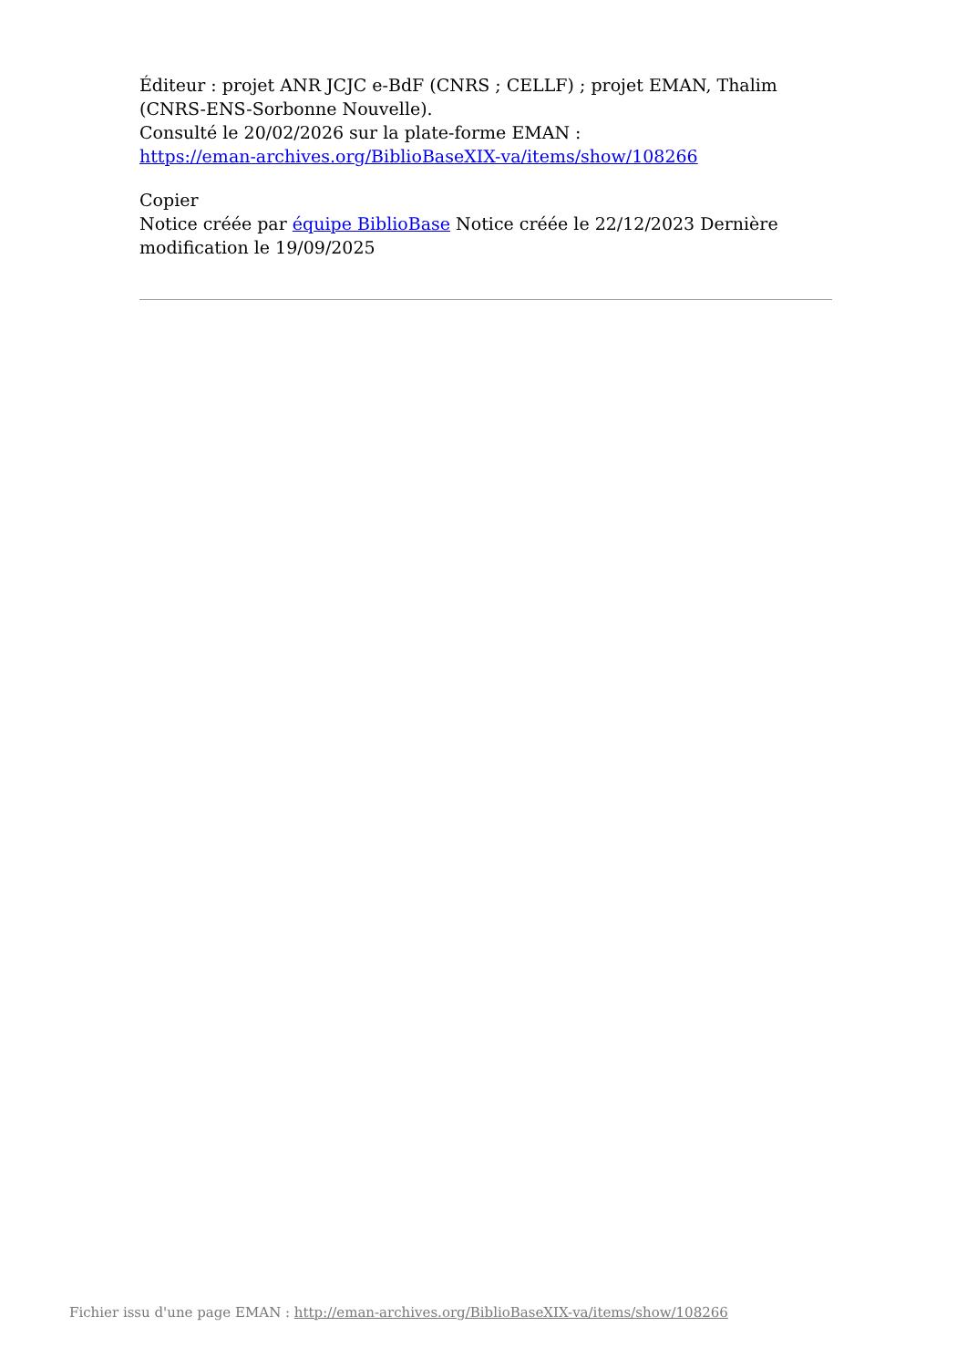Éditeur : projet ANR JCJC e-BdF (CNRS ; CELLF) ; projet EMAN, Thalim (CNRS-ENS-Sorbonne Nouvelle).
Consulté le 20/02/2026 sur la plate-forme EMAN :
https://eman-archives.org/BiblioBaseXIX-va/items/show/108266
Copier
Notice créée par équipe BiblioBase Notice créée le 22/12/2023 Dernière modification le 19/09/2025
Fichier issu d'une page EMAN : http://eman-archives.org/BiblioBaseXIX-va/items/show/108266